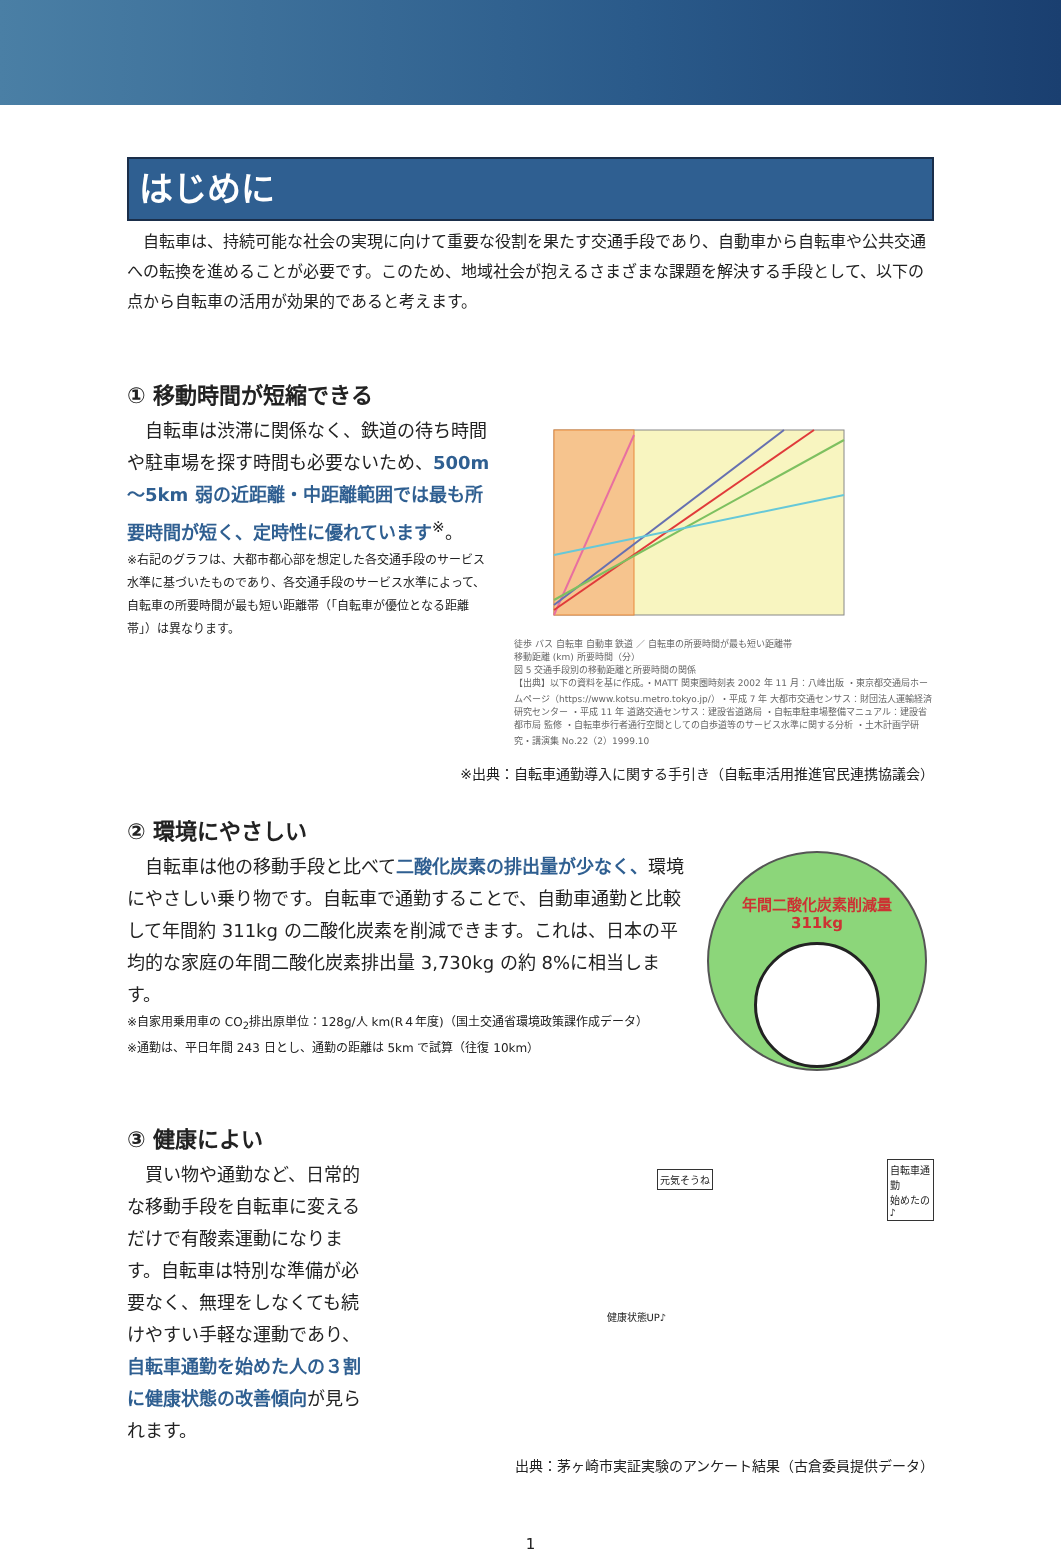はじめに
自転車は、持続可能な社会の実現に向けて重要な役割を果たす交通手段であり、自動車から自転車や公共交通への転換を進めることが必要です。このため、地域社会が抱えるさまざまな課題を解決する手段として、以下の点から自転車の活用が効果的であると考えます。
① 移動時間が短縮できる
自転車は渋滞に関係なく、鉄道の待ち時間や駐車場を探す時間も必要ないため、500m～5km 弱の近距離・中距離範囲では最も所要時間が短く、定時性に優れています<sup>※</sup>。
※右記のグラフは、大都市都心部を想定した各交通手段のサービス水準に基づいたものであり、各交通手段のサービス水準によって、自転車の所要時間が最も短い距離帯（「自転車が優位となる距離帯」）は異なります。
徒歩 バス 自転車 自動車 鉄道 ／ 自転車の所要時間が最も短い距離帯
移動距離 (km) 所要時間（分）
図 5 交通手段別の移動距離と所要時間の関係
【出典】以下の資料を基に作成。・MATT 関東圏時刻表 2002 年 11 月：八峰出版 ・東京都交通局ホームページ（https://www.kotsu.metro.tokyo.jp/）・平成 7 年 大都市交通センサス：財団法人運輸経済研究センター ・平成 11 年 道路交通センサス：建設省道路局 ・自転車駐車場整備マニュアル：建設省都市局 監修 ・自転車歩行者通行空間としての自歩道等のサービス水準に関する分析 ・土木計画学研究・講演集 No.22（2）1999.10
※出典：自転車通勤導入に関する手引き（自転車活用推進官民連携協議会）
② 環境にやさしい
自転車は他の移動手段と比べて二酸化炭素の排出量が少なく、環境にやさしい乗り物です。自転車で通勤することで、自動車通勤と比較して年間約 311kg の二酸化炭素を削減できます。これは、日本の平均的な家庭の年間二酸化炭素排出量 3,730kg の約 8%に相当します。
※自家用乗用車の CO<sub>2</sub>排出原単位：128g/人 km(R４年度)（国土交通省環境政策課作成データ）
※通勤は、平日年間 243 日とし、通勤の距離は 5km で試算（往復 10km）
年間二酸化炭素削減量
311kg
③ 健康によい
買い物や通勤など、日常的な移動手段を自転車に変えるだけで有酸素運動になります。自転車は特別な準備が必要なく、無理をしなくても続けやすい手軽な運動であり、自転車通勤を始めた人の３割に健康状態の改善傾向が見られます。
元気そうね
自転車通勤
始めたの♪
健康状態UP♪
出典：茅ヶ崎市実証実験のアンケート結果（古倉委員提供データ）
1